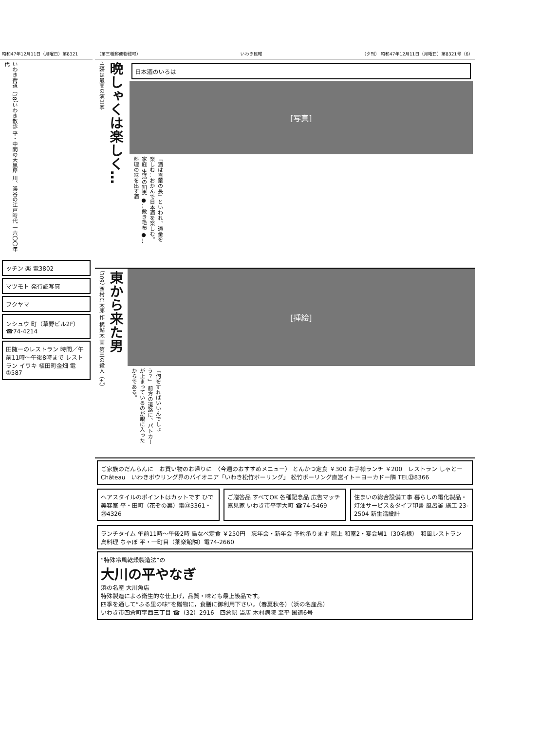昭和47年12月11日（月曜日）第8321
いわき街道（18）いわき散歩 平・中間の大黒屋 川、渓谷の江戸時代 一六〇〇年代
ッチン 楽 電3802
マツモト 発行証写真
フクヤマ
ンシュウ 町（草野ビル2F）☎74-4214
田随一のレストラン 時間／午前11時～午後8時まで レストラン イワキ 植田町金畑 電②587
（第三種郵便物認可） いわき民報 （夕刊） 昭和47年12月11日（月曜日）第8321号（6）
晩しゃくは楽しく…
主婦は最高の演出家
日本酒のいろは
[写真]
「酒は百薬の長」といわれ、適量を楽しむ…おかんで日本酒を楽しむ。家庭 生活の知恵 ●…敷き毛布 ●…料理の味を出す酒
東から来た男
（109） 西村京太郎 作 梶鮎太 画 第三の殺人（九）
[挿絵]
「何をすればいいんでしょう？」 前方の道路に、パトカーが止まっているのが眼に入ったからである。
ご家族のだんらんに　お買い物のお帰りに　〈今週のおすすめメニュー〉 とんかつ定食 ￥300 お子様ランチ ￥200　レストラン しゃとー Château　いわきボウリング界のパイオニア「いわき松竹ボーリング」 松竹ボーリング直営イトーヨーカドー隣 TEL㉒8366
ヘアスタイルのポイントはカットです ひで美容室 平・田町（花ぞの裏）電㉓3361・㉓4326
ご贈答品 すべてOK 各種記念品 広告マッチ 嘉見家 いわき市平字大町 ☎74-5469
住まいの総合設備工事 暮らしの電化製品・灯油サービス＆タイプ印書 風呂釜 施工 23-2504 新生活設計
ランチタイム 午前11時～午後2時 鳥なべ定食 ￥250円　忘年会・新年会 予約承ります 階上 和室2・宴会場1（30名様）　和風レストラン 鳥料理 ちゃぼ 平・一町目（薬楽館隣）電74-2660
“特殊冷風乾燥製造法”の
大川の平やなぎ
浜の名産 大川魚店
特殊製造による衛生的な仕上げ，品質・味とも最上級品です。
四季を通して“ふる里の味”を贈物に，食膳に御利用下さい。（春夏秋冬）（浜の名産品）
いわき市四倉町字西三丁目 ☎（32）2916　四倉駅 当店 木村病院 至平 国道6号